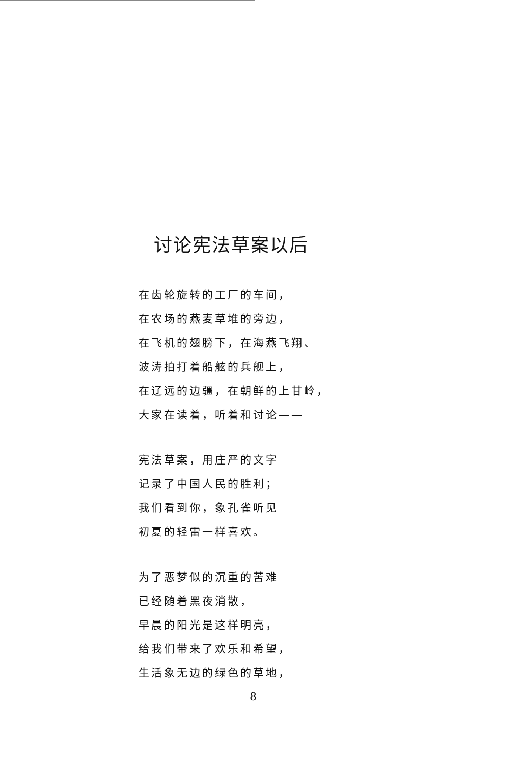讨论宪法草案以后
在齿轮旋转的工厂的车间，
在农场的燕麦草堆的旁边，
在飞机的翅膀下，在海燕飞翔、
波涛拍打着船舷的兵舰上，
在辽远的边疆，在朝鲜的上甘岭，
大家在读着，听着和讨论——
宪法草案，用庄严的文字
记录了中国人民的胜利；
我们看到你，象孔雀听见
初夏的轻雷一样喜欢。
为了恶梦似的沉重的苦难
已经随着黑夜消散，
早晨的阳光是这样明亮，
给我们带来了欢乐和希望，
生活象无边的绿色的草地，
8